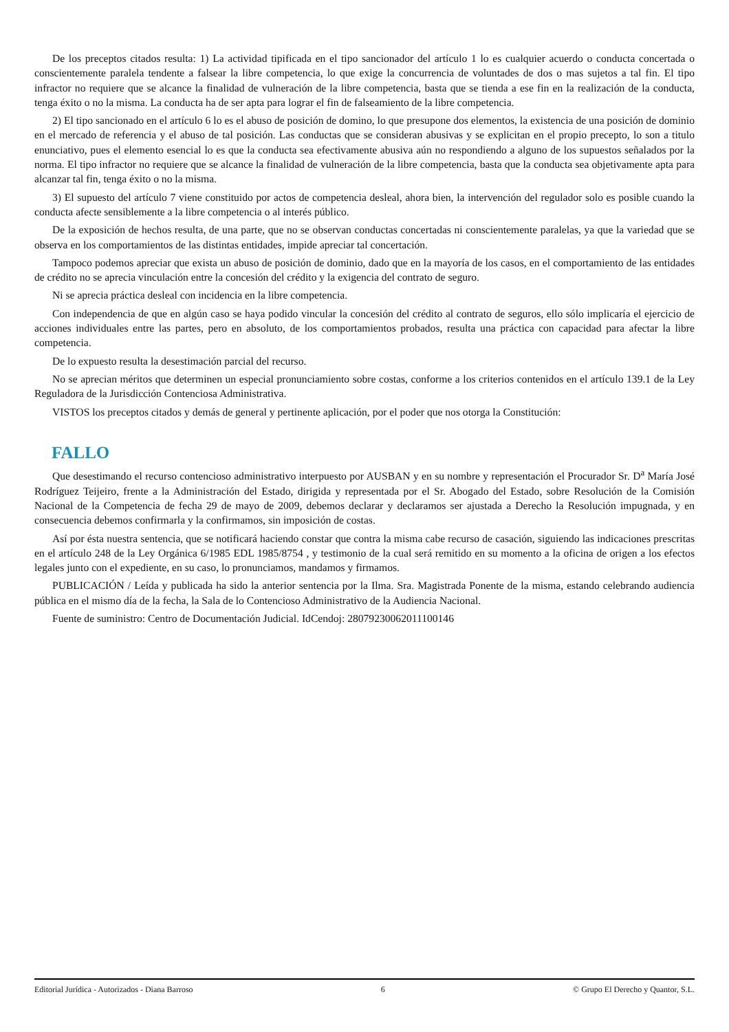De los preceptos citados resulta: 1) La actividad tipificada en el tipo sancionador del artículo 1 lo es cualquier acuerdo o conducta concertada o conscientemente paralela tendente a falsear la libre competencia, lo que exige la concurrencia de voluntades de dos o mas sujetos a tal fin. El tipo infractor no requiere que se alcance la finalidad de vulneración de la libre competencia, basta que se tienda a ese fin en la realización de la conducta, tenga éxito o no la misma. La conducta ha de ser apta para lograr el fin de falseamiento de la libre competencia.
2) El tipo sancionado en el artículo 6 lo es el abuso de posición de domino, lo que presupone dos elementos, la existencia de una posición de dominio en el mercado de referencia y el abuso de tal posición. Las conductas que se consideran abusivas y se explicitan en el propio precepto, lo son a titulo enunciativo, pues el elemento esencial lo es que la conducta sea efectivamente abusiva aún no respondiendo a alguno de los supuestos señalados por la norma. El tipo infractor no requiere que se alcance la finalidad de vulneración de la libre competencia, basta que la conducta sea objetivamente apta para alcanzar tal fin, tenga éxito o no la misma.
3) El supuesto del artículo 7 viene constituido por actos de competencia desleal, ahora bien, la intervención del regulador solo es posible cuando la conducta afecte sensiblemente a la libre competencia o al interés público.
De la exposición de hechos resulta, de una parte, que no se observan conductas concertadas ni conscientemente paralelas, ya que la variedad que se observa en los comportamientos de las distintas entidades, impide apreciar tal concertación.
Tampoco podemos apreciar que exista un abuso de posición de dominio, dado que en la mayoría de los casos, en el comportamiento de las entidades de crédito no se aprecia vinculación entre la concesión del crédito y la exigencia del contrato de seguro.
Ni se aprecia práctica desleal con incidencia en la libre competencia.
Con independencia de que en algún caso se haya podido vincular la concesión del crédito al contrato de seguros, ello sólo implicaría el ejercicio de acciones individuales entre las partes, pero en absoluto, de los comportamientos probados, resulta una práctica con capacidad para afectar la libre competencia.
De lo expuesto resulta la desestimación parcial del recurso.
No se aprecian méritos que determinen un especial pronunciamiento sobre costas, conforme a los criterios contenidos en el artículo 139.1 de la Ley Reguladora de la Jurisdicción Contenciosa Administrativa.
VISTOS los preceptos citados y demás de general y pertinente aplicación, por el poder que nos otorga la Constitución:
FALLO
Que desestimando el recurso contencioso administrativo interpuesto por AUSBAN y en su nombre y representación el Procurador Sr. D<sup>a</sup> María José Rodríguez Teijeiro, frente a la Administración del Estado, dirigida y representada por el Sr. Abogado del Estado, sobre Resolución de la Comisión Nacional de la Competencia de fecha 29 de mayo de 2009, debemos declarar y declaramos ser ajustada a Derecho la Resolución impugnada, y en consecuencia debemos confirmarla y la confirmamos, sin imposición de costas.
Así por ésta nuestra sentencia, que se notificará haciendo constar que contra la misma cabe recurso de casación, siguiendo las indicaciones prescritas en el artículo 248 de la Ley Orgánica 6/1985 EDL 1985/8754 , y testimonio de la cual será remitido en su momento a la oficina de origen a los efectos legales junto con el expediente, en su caso, lo pronunciamos, mandamos y firmamos.
PUBLICACIÓN / Leída y publicada ha sido la anterior sentencia por la Ilma. Sra. Magistrada Ponente de la misma, estando celebrando audiencia pública en el mismo día de la fecha, la Sala de lo Contencioso Administrativo de la Audiencia Nacional.
Fuente de suministro: Centro de Documentación Judicial. IdCendoj: 28079230062011100146
Editorial Jurídica - Autorizados - Diana Barroso 6 © Grupo El Derecho y Quantor, S.L.